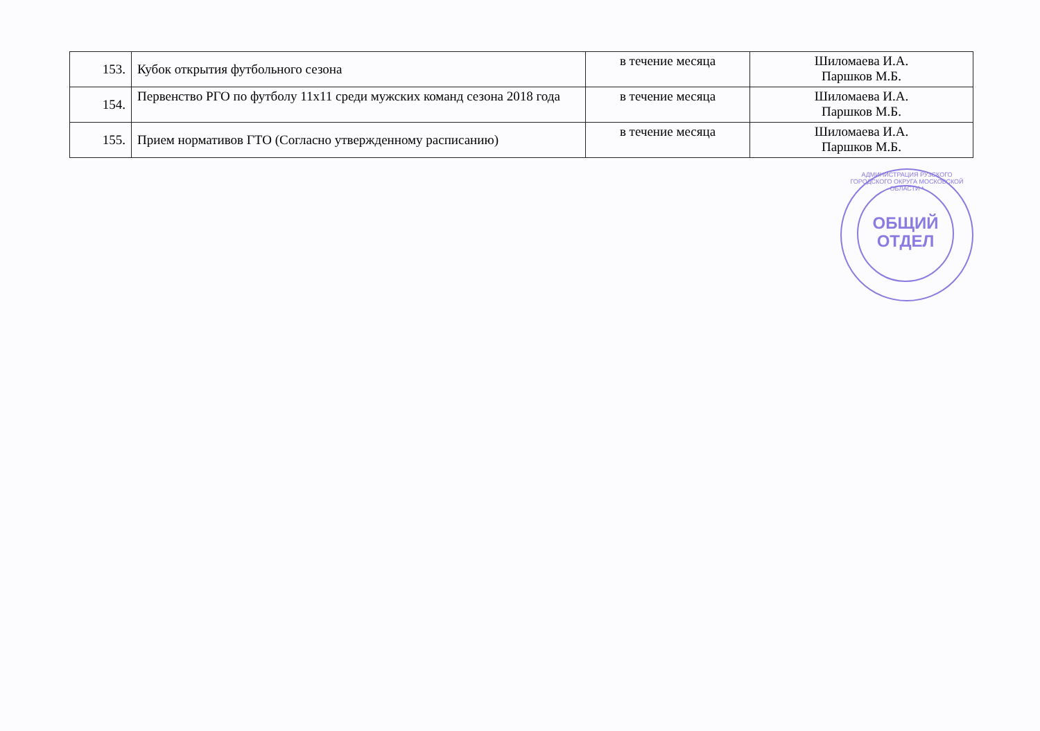| 153. | Кубок открытия футбольного сезона | в течение месяца | Шиломаева И.А. Паршков М.Б. |
| 154. | Первенство РГО по футболу 11х11 среди мужских команд сезона 2018 года | в течение месяца | Шиломаева И.А. Паршков М.Б. |
| 155. | Прием нормативов ГТО (Согласно утвержденному расписанию) | в течение месяца | Шиломаева И.А. Паршков М.Б. |
АДМИНИСТРАЦИЯ РУЗСКОГО ГОРОДСКОГО ОКРУГА МОСКОВСКОЙ ОБЛАСТИ *
ОБЩИЙ
ОТДЕЛ